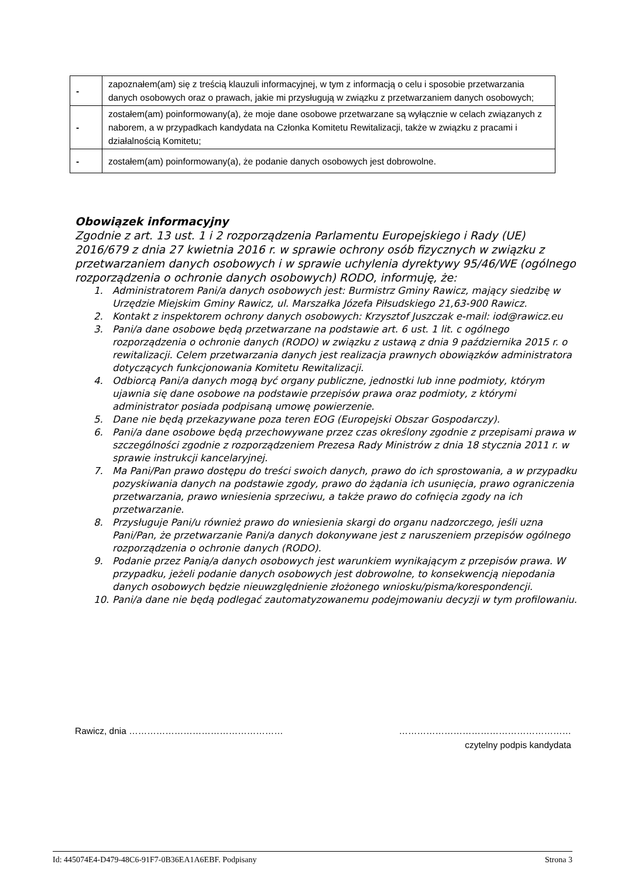| - | zapoznałem(am) się z treścią klauzuli informacyjnej, w tym z informacją o celu i sposobie przetwarzania danych osobowych oraz o prawach, jakie mi przysługują w związku z przetwarzaniem danych osobowych; |
| - | zostałem(am) poinformowany(a), że moje dane osobowe przetwarzane są wyłącznie w celach związanych z naborem, a w przypadkach kandydata na Członka Komitetu Rewitalizacji, także w związku z pracami i działalnością Komitetu; |
| - | zostałem(am) poinformowany(a), że podanie danych osobowych jest dobrowolne. |
Obowiązek informacyjny
Zgodnie z art. 13 ust. 1 i 2 rozporządzenia Parlamentu Europejskiego i Rady (UE) 2016/679 z dnia 27 kwietnia 2016 r. w sprawie ochrony osób fizycznych w związku z przetwarzaniem danych osobowych i w sprawie uchylenia dyrektywy 95/46/WE (ogólnego rozporządzenia o ochronie danych osobowych) RODO, informuję, że:
1. Administratorem Pani/a danych osobowych jest: Burmistrz Gminy Rawicz, mający siedzibę w Urzędzie Miejskim Gminy Rawicz, ul. Marszałka Józefa Piłsudskiego 21,63-900 Rawicz.
2. Kontakt z inspektorem ochrony danych osobowych: Krzysztof Juszczak e-mail: iod@rawicz.eu
3. Pani/a dane osobowe będą przetwarzane na podstawie art. 6 ust. 1 lit. c ogólnego rozporządzenia o ochronie danych (RODO) w związku z ustawą z dnia 9 października 2015 r. o rewitalizacji. Celem przetwarzania danych jest realizacja prawnych obowiązków administratora dotyczących funkcjonowania Komitetu Rewitalizacji.
4. Odbiorcą Pani/a danych mogą być organy publiczne, jednostki lub inne podmioty, którym ujawnia się dane osobowe na podstawie przepisów prawa oraz podmioty, z którymi administrator posiada podpisaną umowę powierzenie.
5. Dane nie będą przekazywane poza teren EOG (Europejski Obszar Gospodarczy).
6. Pani/a dane osobowe będą przechowywane przez czas określony zgodnie z przepisami prawa w szczególności zgodnie z rozporządzeniem Prezesa Rady Ministrów z dnia 18 stycznia 2011 r. w sprawie instrukcji kancelaryjnej.
7. Ma Pani/Pan prawo dostępu do treści swoich danych, prawo do ich sprostowania, a w przypadku pozyskiwania danych na podstawie zgody, prawo do żądania ich usunięcia, prawo ograniczenia przetwarzania, prawo wniesienia sprzeciwu, a także prawo do cofnięcia zgody na ich przetwarzanie.
8. Przysługuje Pani/u również prawo do wniesienia skargi do organu nadzorczego, jeśli uzna Pani/Pan, że przetwarzanie Pani/a danych dokonywane jest z naruszeniem przepisów ogólnego rozporządzenia o ochronie danych (RODO).
9. Podanie przez Panią/a danych osobowych jest warunkiem wynikającym z przepisów prawa. W przypadku, jeżeli podanie danych osobowych jest dobrowolne, to konsekwencją niepodania danych osobowych będzie nieuwzględnienie złożonego wniosku/pisma/korespondencji.
10. Pani/a dane nie będą podlegać zautomatyzowanemu podejmowaniu decyzji w tym profilowaniu.
Rawicz, dnia …………………………………………… …………………………………………………
czytelny podpis kandydata
Id: 445074E4-D479-48C6-91F7-0B36EA1A6EBF. Podpisany Strona 3